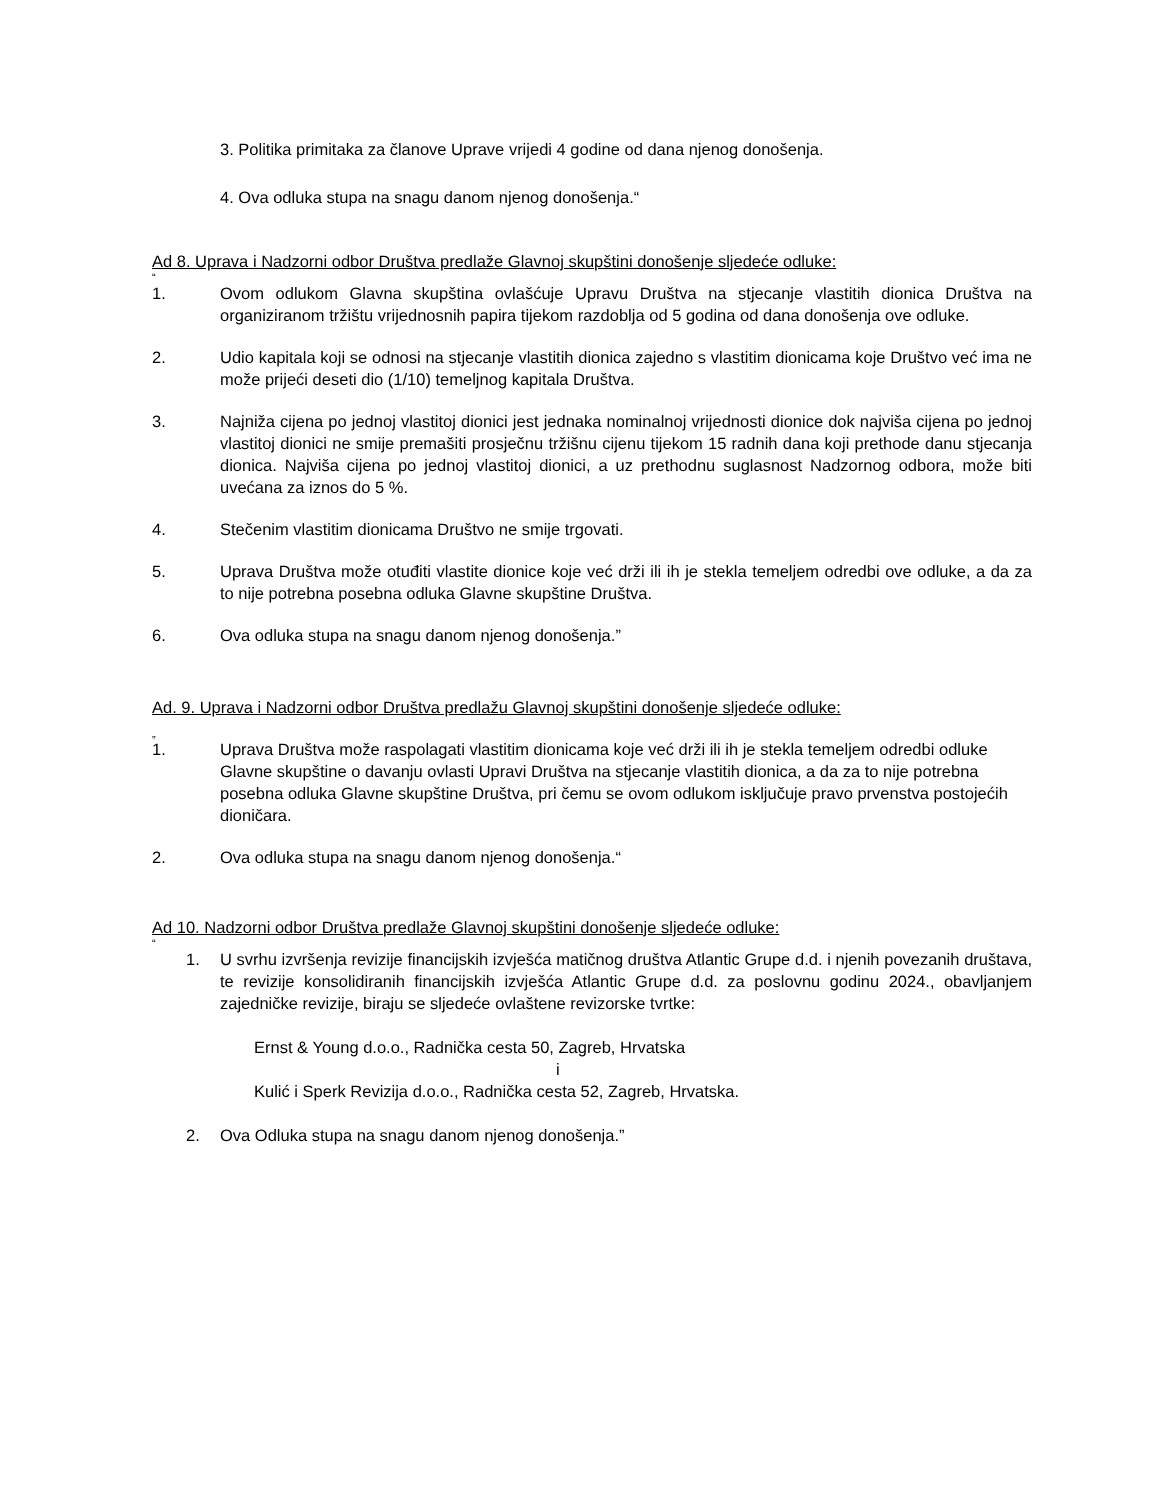3. Politika primitaka za članove Uprave vrijedi 4 godine od dana njenog donošenja.
4. Ova odluka stupa na snagu danom njenog donošenja.“
Ad 8. Uprava i Nadzorni odbor Društva predlaže Glavnoj skupštini donošenje sljedeće odluke:
“
1. Ovom odlukom Glavna skupština ovlašćuje Upravu Društva na stjecanje vlastitih dionica Društva na organiziranom tržištu vrijednosnih papira tijekom razdoblja od 5 godina od dana donošenja ove odluke.
2. Udio kapitala koji se odnosi na stjecanje vlastitih dionica zajedno s vlastitim dionicama koje Društvo već ima ne može prijeći deseti dio (1/10) temeljnog kapitala Društva.
3. Najniža cijena po jednoj vlastitoj dionici jest jednaka nominalnoj vrijednosti dionice dok najviša cijena po jednoj vlastitoj dionici ne smije premašiti prosječnu tržišnu cijenu tijekom 15 radnih dana koji prethode danu stjecanja dionica. Najviša cijena po jednoj vlastitoj dionici, a uz prethodnu suglasnost Nadzornog odbora, može biti uvećana za iznos do 5 %.
4. Stečenim vlastitim dionicama Društvo ne smije trgovati.
5. Uprava Društva može otuđiti vlastite dionice koje već drži ili ih je stekla temeljem odredbi ove odluke, a da za to nije potrebna posebna odluka Glavne skupštine Društva.
6. Ova odluka stupa na snagu danom njenog donošenja.”
Ad. 9. Uprava i Nadzorni odbor Društva predlažu Glavnoj skupštini donošenje sljedeće odluke:
„
1. Uprava Društva može raspolagati vlastitim dionicama koje već drži ili ih je stekla temeljem odredbi odluke Glavne skupštine o davanju ovlasti Upravi Društva na stjecanje vlastitih dionica, a da za to nije potrebna posebna odluka Glavne skupštine Društva, pri čemu se ovom odlukom isključuje pravo prvenstva postojećih dioničara.
2. Ova odluka stupa na snagu danom njenog donošenja.“
Ad 10. Nadzorni odbor Društva predlaže Glavnoj skupštini donošenje sljedeće odluke:
“
1. U svrhu izvršenja revizije financijskih izvješća matičnog društva Atlantic Grupe d.d. i njenih povezanih društava, te revizije konsolidiranih financijskih izvješća Atlantic Grupe d.d. za poslovnu godinu 2024., obavljanjem zajedničke revizije, biraju se sljedeće ovlaštene revizorske tvrtke:
Ernst & Young d.o.o., Radnička cesta 50, Zagreb, Hrvatska
i
Kulić i Sperk Revizija d.o.o., Radnička cesta 52, Zagreb, Hrvatska.
2. Ova Odluka stupa na snagu danom njenog donošenja.”